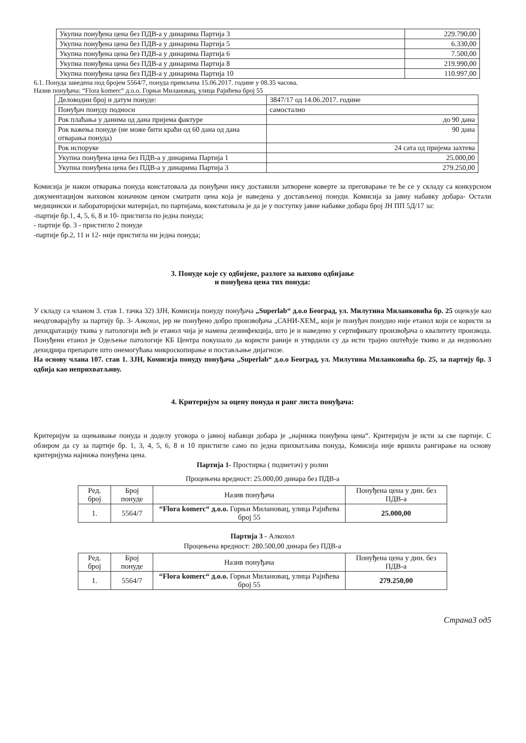| Укупна понуђена цена без ПДВ-а у динарима Партија 3 | 229.790,00 |
| Укупна понуђена цена без ПДВ-а у динарима Партија 5 | 6.330,00 |
| Укупна понуђена цена без ПДВ-а у динарима Партија 6 | 7.500,00 |
| Укупна понуђена цена без ПДВ-а у динарима Партија 8 | 219.990,00 |
| Укупна понуђена цена без ПДВ-а у динарима Партија 10 | 110.997,00 |
6.1. Понуда заведена под бројем 5564/7, понуда примљена 15.06.2017. године у 08.35 часова.
Назив понуђача: “Flora komerc“ д.о.о. Горњи Милановац, улица Рајићева број 55
| Деловодни број и датум понуде: | 3847/17 од 14.06.2017. године |
| Понуђач понуду подноси | самостално |
| Рок плаћања у данима од дана пријема фактуре | до 90 дана |
| Рок важења понуде (не може бити краћи од 60 дана од дана отварања понуда) | 90 дана |
| Рок испоруке | 24 сата од пријема захтева |
| Укупна понуђена цена без ПДВ-а у динарима Партија 1 | 25.000,00 |
| Укупна понуђена цена без ПДВ-а у динарима Партија 3 | 279.250,00 |
Комисија је након отварања понуда констатовала да понуђачи нису доставили затворене коверте за преговарање те ће се у складу са конкурсном документацијом њиховом коначном ценом сматрати цена која је наведена у достављеној понуди. Комисија за јавну набавку добара- Остали медицински и лабораторијски материјал, по партијама, констатовала је да је у поступку јавне набавке добара број ЈН ПП 5Д/17 за:
-партије бр.1, 4, 5, 6, 8 и 10- пристигла по једна понуда;
- партије бр. 3 - пристигло 2 понуде
-партије бр.2, 11 и 12- није пристигла ни једна понуда;
3. Понуде које су одбијене, разлоге за њихово одбијање
и понуђена цена тих понуда:
У складу са чланом 3. став 1. тачка 32) ЗЈН, Комисија понуду понуђача „Superlab“ д.о.о Београд, ул. Милутина Миланковића бр. 25 оцењује као неодговарајућу за партију бр. 3- Алкохол, јер не понуђено добро произвођача „САНИ-ХЕМ„ који је понуђач понудио није етанол који се користи за дехидратацију ткива у патологији већ је етанол чија је намена дезинфекција, што је и наведено у сертификату произвођача о квалитету производа. Понуђени етанол је Одељење патологије КБ Центра покушало да користи раније и утврдили су да исти трајно оштећује ткиво и да недовољно дехидрира препарате што онемогућава микроскопирање и постављање дијагнозе.
На основу члана 107. став 1. ЗЈН, Комисија понуду понуђача „Superlab“ д.о.о Београд, ул. Милутина Миланковића бр. 25, за партију бр. 3 одбија као неприхватљиву.
4. Критеријум за оцену понуда и ранг листа понуђача:
Критеријум за оцењивање понуда и доделу уговора о јавној набавци добара је „најнижа понуђена цена“. Критеријум је исти за све партије. С обзиром да су за партије бр. 1, 3, 4, 5, 6, 8 и 10 пристигле само по једна прихватљива понуда, Комисија није вршила рангирање на основу критеријума најнижа понуђена цена.
Партија 1- Простирка ( подметач) у ролни
Процењена вредност: 25.000,00 динара без ПДВ-а
| Ред. број | Број понуде | Назив понуђача | Понуђена цена у дин. без ПДВ-а |
| --- | --- | --- | --- |
| 1. | 5564/7 | “Flora komerc“ д.о.о. Горњи Милановац, улица Рајићева број 55 | 25.000,00 |
Партија 3 - Алкохол
Процењена вредност: 280.500,00 динара без ПДВ-а
| Ред. број | Број понуде | Назив понуђача | Понуђена цена у дин. без ПДВ-а |
| --- | --- | --- | --- |
| 1. | 5564/7 | “Flora komerc“ д.о.о. Горњи Милановац, улица Рајићева број 55 | 279.250,00 |
Страна3 од5